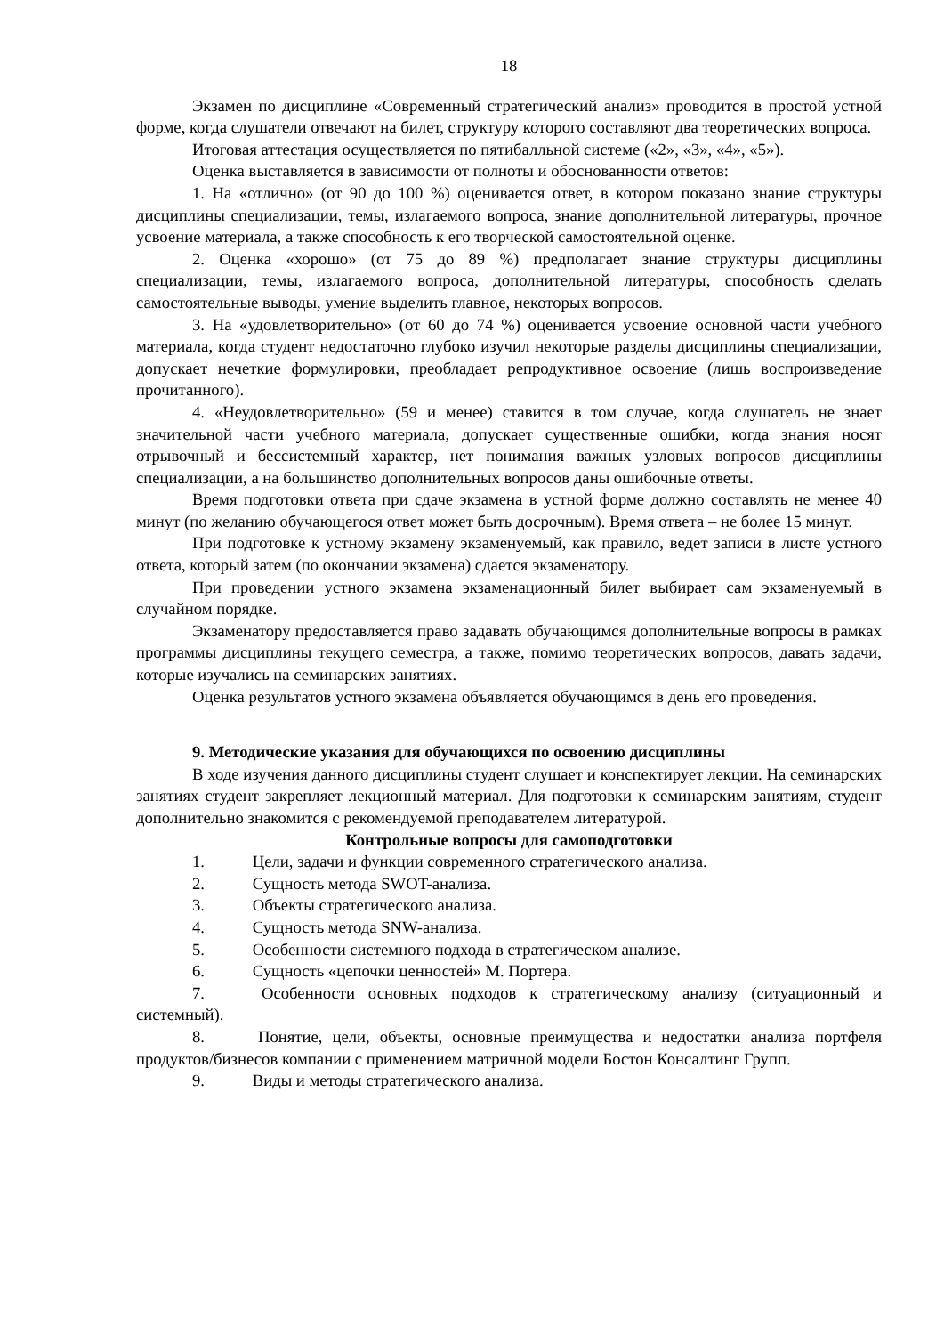18
Экзамен по дисциплине «Современный стратегический анализ» проводится в простой устной форме, когда слушатели отвечают на билет, структуру которого составляют два теоретических вопроса.
Итоговая аттестация осуществляется по пятибалльной системе («2», «3», «4», «5»).
Оценка выставляется в зависимости от полноты и обоснованности ответов:
1. На «отлично» (от 90 до 100 %) оценивается ответ, в котором показано знание структуры дисциплины специализации, темы, излагаемого вопроса, знание дополнительной литературы, прочное усвоение материала, а также способность к его творческой самостоятельной оценке.
2. Оценка «хорошо» (от 75 до 89 %) предполагает знание структуры дисциплины специализации, темы, излагаемого вопроса, дополнительной литературы, способность сделать самостоятельные выводы, умение выделить главное, некоторых вопросов.
3. На «удовлетворительно» (от 60 до 74 %) оценивается усвоение основной части учебного материала, когда студент недостаточно глубоко изучил некоторые разделы дисциплины специализации, допускает нечеткие формулировки, преобладает репродуктивное освоение (лишь воспроизведение прочитанного).
4. «Неудовлетворительно» (59 и менее) ставится в том случае, когда слушатель не знает значительной части учебного материала, допускает существенные ошибки, когда знания носят отрывочный и бессистемный характер, нет понимания важных узловых вопросов дисциплины специализации, а на большинство дополнительных вопросов даны ошибочные ответы.
Время подготовки ответа при сдаче экзамена в устной форме должно составлять не менее 40 минут (по желанию обучающегося ответ может быть досрочным). Время ответа – не более 15 минут.
При подготовке к устному экзамену экзаменуемый, как правило, ведет записи в листе устного ответа, который затем (по окончании экзамена) сдается экзаменатору.
При проведении устного экзамена экзаменационный билет выбирает сам экзаменуемый в случайном порядке.
Экзаменатору предоставляется право задавать обучающимся дополнительные вопросы в рамках программы дисциплины текущего семестра, а также, помимо теоретических вопросов, давать задачи, которые изучались на семинарских занятиях.
Оценка результатов устного экзамена объявляется обучающимся в день его проведения.
9. Методические указания для обучающихся по освоению дисциплины
В ходе изучения данного дисциплины студент слушает и конспектирует лекции. На семинарских занятиях студент закрепляет лекционный материал. Для подготовки к семинарским занятиям, студент дополнительно знакомится с рекомендуемой преподавателем литературой.
Контрольные вопросы для самоподготовки
1. Цели, задачи и функции современного стратегического анализа.
2. Сущность метода SWOT-анализа.
3. Объекты стратегического анализа.
4. Сущность метода SNW-анализа.
5. Особенности системного подхода в стратегическом анализе.
6. Сущность «цепочки ценностей» М. Портера.
7. Особенности основных подходов к стратегическому анализу (ситуационный и системный).
8. Понятие, цели, объекты, основные преимущества и недостатки анализа портфеля продуктов/бизнесов компании с применением матричной модели Бостон Консалтинг Групп.
9. Виды и методы стратегического анализа.